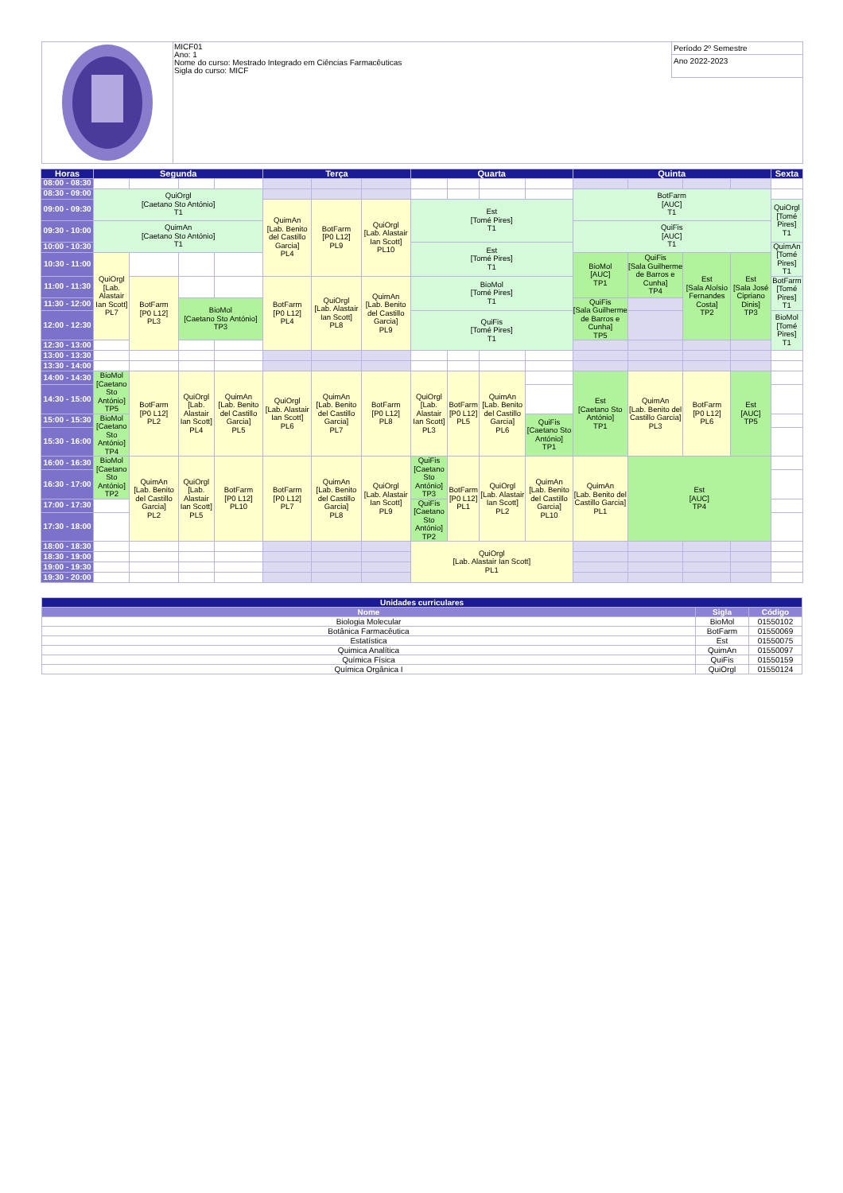MICF01
Ano: 1
Nome do curso: Mestrado Integrado em Ciências Farmacêuticas
Sigla do curso: MICF
Período 2º Semestre
Ano 2022-2023
| Horas | Segunda | | | | Terça | | | Quarta | | | | Quinta | | | | Sexta |
| --- | --- | --- | --- | --- | --- | --- | --- | --- | --- | --- | --- | --- | --- | --- | --- | --- |
| 08:00 - 08:30 | | | | | | | | | | | | | | | | |
| 08:30 - 09:00 | QuiOrgl [Caetano Sto António] T1 | | | | | | | | | | | BotFarm [AUC] T1 | | | | |
| 09:00 - 09:30 | | | | | QuimAn [Lab. Benito del Castillo Garcia] PL4 | BotFarm [P0 L12] PL9 | QuiOrgl [Lab. Alastair Ian Scott] PL10 | Est [Tomé Pires] T1 | | | | | | | | QuiOrgl [Tomé Pires] T1 |
| 09:30 - 10:00 | QuimAn [Caetano Sto António] T1 | | | | | | | | | | | QuiFis [AUC] T1 | | | | |
| 10:00 - 10:30 | | | | | | | | Est [Tomé Pires] T1 | | | | | | | | QuimAn [Tomé Pires] T1 |
| 10:30 - 11:00 | QuiOrgl [Lab. Alastair Ian Scott] PL7 | | | | | | | | | | | BioMol [AUC] TP1 | QuiFis [Sala Guilherme de Barros e Cunha] TP4 | Est [Sala Aloísio Fernandes Costa] TP2 | Est [Sala José Cipriano Dinis] TP3 | |
| 11:00 - 11:30 | | BotFarm [P0 L12] PL3 | | | BotFarm [P0 L12] PL4 | QuiOrgl [Lab. Alastair Ian Scott] PL8 | QuimAn [Lab. Benito del Castillo Garcia] PL9 | BioMol [Tomé Pires] T1 | | | | | | | | BotFarm [Tomé Pires] T1 |
| 11:30 - 12:00 | | | BioMol [Caetano Sto António] TP3 | | | | | | | | | QuiFis [Sala Guilherme de Barros e Cunha] TP5 | | | | |
| 12:00 - 12:30 | | | | | | | | QuiFis [Tomé Pires] T1 | | | | | | | | BioMol [Tomé Pires] T1 |
| 12:30 - 13:00 | | | | | | | | | | | | | | | | |
| 13:00 - 13:30 | | | | | | | | | | | | | | | | |
| 13:30 - 14:00 | | | | | | | | | | | | | | | | |
| 14:00 - 14:30 | BioMol [Caetano Sto António] TP5 | BotFarm [P0 L12] PL2 | QuiOrgl [Lab. Alastair Ian Scott] PL4 | QuimAn [Lab. Benito del Castillo Garcia] PL5 | QuiOrgl [Lab. Alastair Ian Scott] PL6 | QuimAn [Lab. Benito del Castillo Garcia] PL7 | BotFarm [P0 L12] PL8 | QuiOrgl [Lab. Alastair Ian Scott] PL3 | BotFarm [P0 L12] PL5 | QuimAn [Lab. Benito del Castillo Garcia] PL6 | | Est [Caetano Sto António] TP1 | QuimAn [Lab. Benito del Castillo Garcia] PL3 | BotFarm [P0 L12] PL6 | Est [AUC] TP5 | |
| 14:30 - 15:00 | | | | | | | | | | | | | | | | |
| 15:00 - 15:30 | BioMol [Caetano Sto António] TP4 | | | | | | | | | | QuiFis [Caetano Sto António] TP1 | | | | | |
| 15:30 - 16:00 | | | | | | | | | | | | | | | | |
| 16:00 - 16:30 | BioMol [Caetano Sto António] TP2 | QuimAn [Lab. Benito del Castillo Garcia] PL2 | QuiOrgl [Lab. Alastair Ian Scott] PL5 | BotFarm [P0 L12] PL10 | BotFarm [P0 L12] PL7 | QuimAn [Lab. Benito del Castillo Garcia] PL8 | QuiOrgl [Lab. Alastair Ian Scott] PL9 | QuiFis [Caetano Sto António] TP3 | BotFarm [P0 L12] PL1 | QuiOrgl [Lab. Alastair Ian Scott] PL2 | QuimAn [Lab. Benito del Castillo Garcia] PL10 | QuimAn [Lab. Benito del Castillo Garcia] PL1 | Est [AUC] TP4 | | | |
| 16:30 - 17:00 | | | | | | | | | | | | | | | | |
| 17:00 - 17:30 | | | | | | | | QuiFis [Caetano Sto António] TP2 | | | | | | | | |
| 17:30 - 18:00 | | | | | | | | | | | | | | | | |
| 18:00 - 18:30 | | | | | | | | QuiOrgl [Lab. Alastair Ian Scott] PL1 | | | | | | | | |
| 18:30 - 19:00 | | | | | | | | | | | | | | | | |
| 19:00 - 19:30 | | | | | | | | | | | | | | | | |
| 19:30 - 20:00 | | | | | | | | | | | | | | | | |
| Unidades curriculares | | |
| --- | --- | --- |
| Nome | Sigla | Código |
| Biologia Molecular | BioMol | 01550102 |
| Botânica Farmacêutica | BotFarm | 01550069 |
| Estatística | Est | 01550075 |
| Quimica Analítica | QuimAn | 01550097 |
| Química Física | QuiFis | 01550159 |
| Química Orgânica I | QuiOrgl | 01550124 |